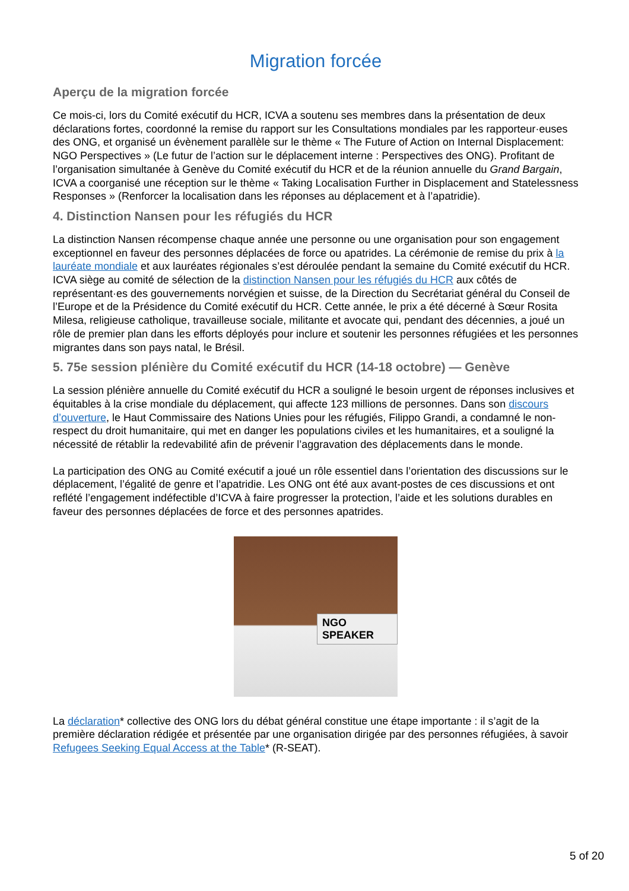Migration forcée
Aperçu de la migration forcée
Ce mois-ci, lors du Comité exécutif du HCR, ICVA a soutenu ses membres dans la présentation de deux déclarations fortes, coordonné la remise du rapport sur les Consultations mondiales par les rapporteur·euses des ONG, et organisé un évènement parallèle sur le thème « The Future of Action on Internal Displacement: NGO Perspectives » (Le futur de l’action sur le déplacement interne : Perspectives des ONG). Profitant de l’organisation simultanée à Genève du Comité exécutif du HCR et de la réunion annuelle du Grand Bargain, ICVA a coorganisé une réception sur le thème « Taking Localisation Further in Displacement and Statelessness Responses » (Renforcer la localisation dans les réponses au déplacement et à l’apatridie).
4. Distinction Nansen pour les réfugiés du HCR
La distinction Nansen récompense chaque année une personne ou une organisation pour son engagement exceptionnel en faveur des personnes déplacées de force ou apatrides. La cérémonie de remise du prix à la lauréate mondiale et aux lauréates régionales s’est déroulée pendant la semaine du Comité exécutif du HCR. ICVA siège au comité de sélection de la distinction Nansen pour les réfugiés du HCR aux côtés de représentant·es des gouvernements norvégien et suisse, de la Direction du Secrétariat général du Conseil de l’Europe et de la Présidence du Comité exécutif du HCR. Cette année, le prix a été décerné à Sœur Rosita Milesa, religieuse catholique, travailleuse sociale, militante et avocate qui, pendant des décennies, a joué un rôle de premier plan dans les efforts déployés pour inclure et soutenir les personnes réfugiées et les personnes migrantes dans son pays natal, le Brésil.
5. 75e session plénière du Comité exécutif du HCR (14-18 octobre) — Genève
La session plénière annuelle du Comité exécutif du HCR a souligné le besoin urgent de réponses inclusives et équitables à la crise mondiale du déplacement, qui affecte 123 millions de personnes. Dans son discours d’ouverture, le Haut Commissaire des Nations Unies pour les réfugiés, Filippo Grandi, a condamné le non-respect du droit humanitaire, qui met en danger les populations civiles et les humanitaires, et a souligné la nécessité de rétablir la redevabilité afin de prévenir l’aggravation des déplacements dans le monde.
La participation des ONG au Comité exécutif a joué un rôle essentiel dans l’orientation des discussions sur le déplacement, l’égalité de genre et l’apatridie. Les ONG ont été aux avant-postes de ces discussions et ont reflété l’engagement indéfectible d’ICVA à faire progresser la protection, l’aide et les solutions durables en faveur des personnes déplacées de force et des personnes apatrides.
NGO SPEAKER
La déclaration* collective des ONG lors du débat général constitue une étape importante : il s’agit de la première déclaration rédigée et présentée par une organisation dirigée par des personnes réfugiées, à savoir Refugees Seeking Equal Access at the Table* (R-SEAT).
5 of 20